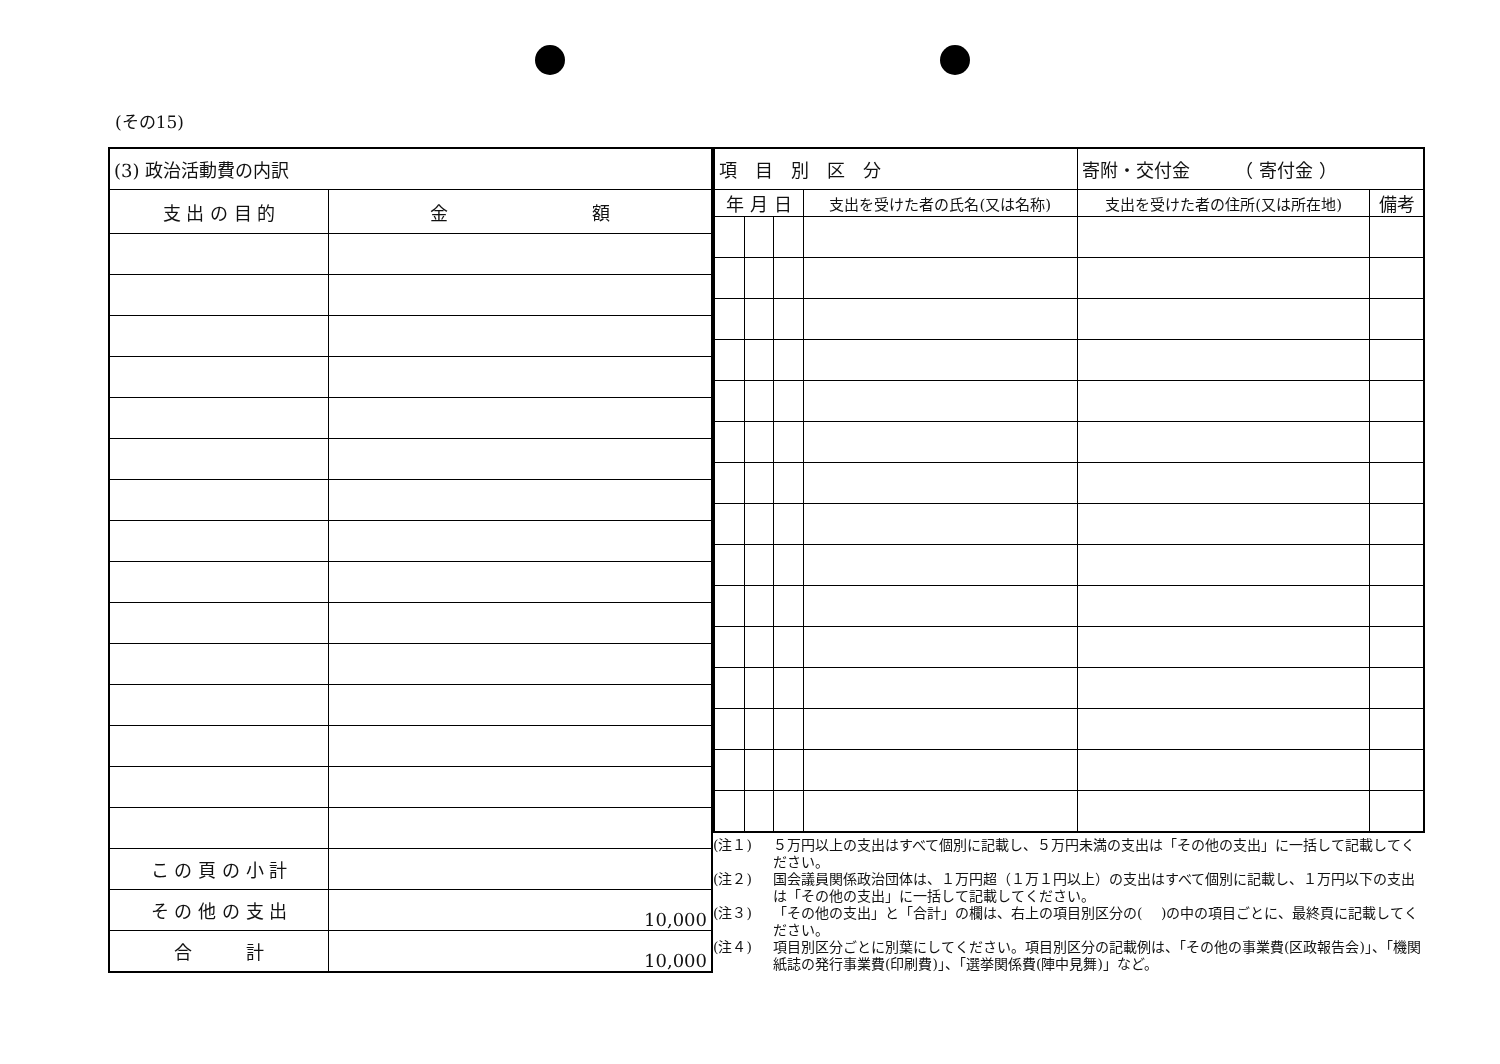(その15)
| (3) 政治活動費の内訳 | |
| 支 出 の 目 的 | 金 額 |
| こ の 頁 の 小 計 | |
| そ の 他 の 支 出 | 10,000 |
| 合 計 | 10,000 |
| 項 目 別 区 分 | | | | 寄附・交付金 （ 寄付金 ） | |
| 年 月 日 | | | 支出を受けた者の氏名(又は名称) | 支出を受けた者の住所(又は所在地) | 備考 |
(注１) ５万円以上の支出はすべて個別に記載し、５万円未満の支出は「その他の支出」に一括して記載してください。
(注２) 国会議員関係政治団体は、１万円超（１万１円以上）の支出はすべて個別に記載し、１万円以下の支出は「その他の支出」に一括して記載してください。
(注３) 「その他の支出」と「合計」の欄は、右上の項目別区分の(　 )の中の項目ごとに、最終頁に記載してください。
(注４) 項目別区分ごとに別葉にしてください。項目別区分の記載例は、「その他の事業費(区政報告会)」、「機関紙誌の発行事業費(印刷費)」、「選挙関係費(陣中見舞)」など。